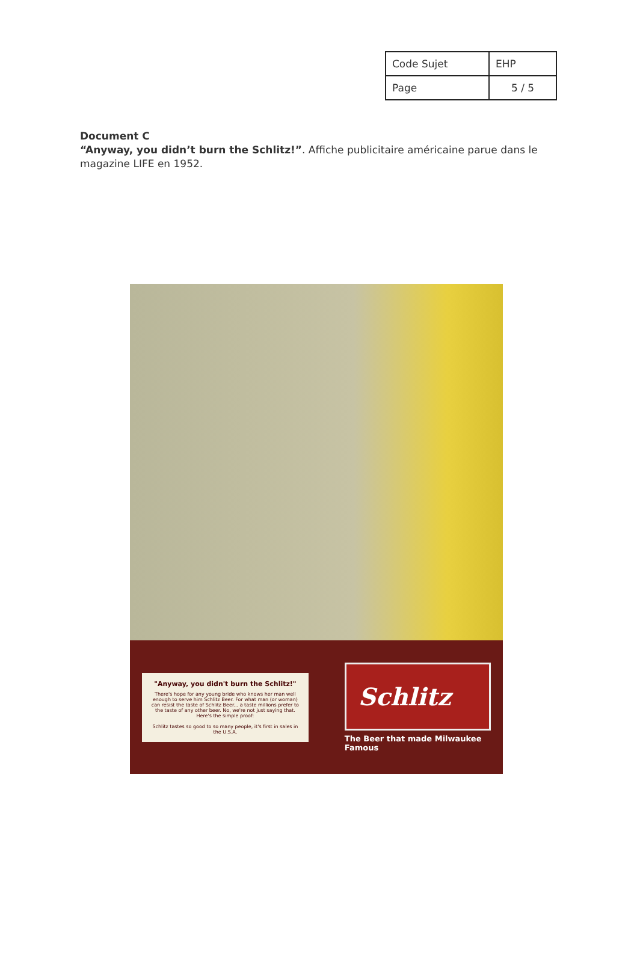| Code Sujet | EHP |
| Page | 5 / 5 |
Document C
“Anyway, you didn’t burn the Schlitz!”. Affiche publicitaire américaine parue dans le magazine LIFE en 1952.
"Anyway, you didn't burn the Schlitz!"
There's hope for any young bride who knows her man well enough to serve him Schlitz Beer. For what man (or woman) can resist the taste of Schlitz Beer... a taste millions prefer to the taste of any other beer. No, we're not just saying that. Here's the simple proof:
Schlitz tastes so good to so many people, it's first in sales in the U.S.A.
Schlitz
The Beer that made Milwaukee Famous